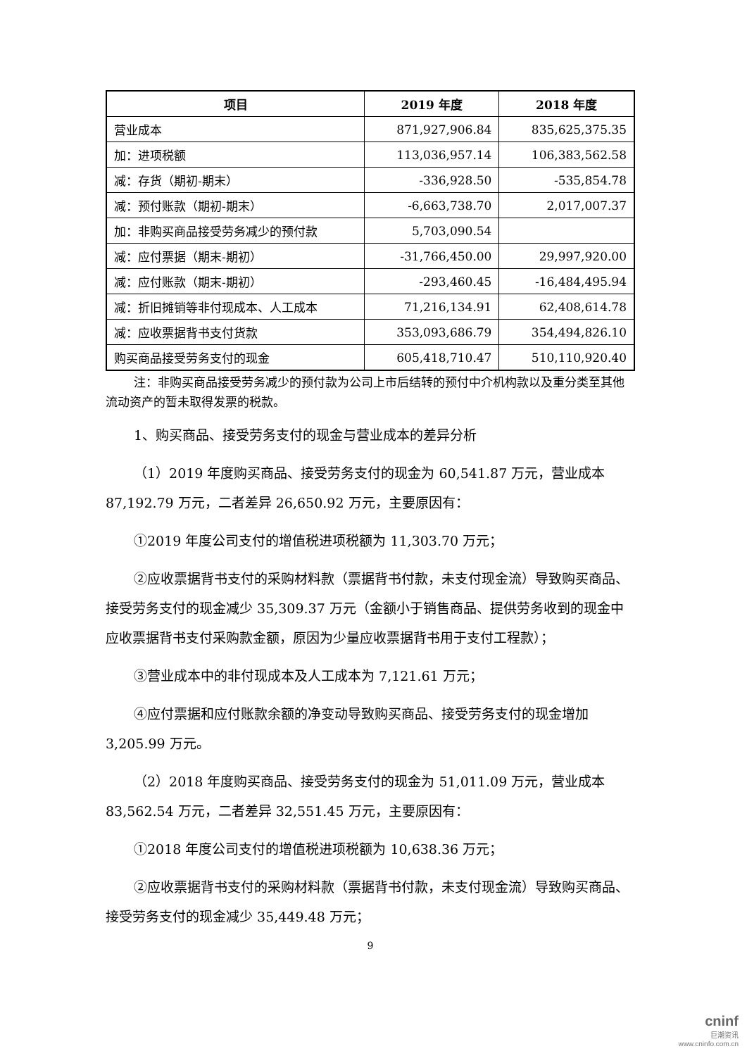| 项目 | 2019 年度 | 2018 年度 |
| --- | --- | --- |
| 营业成本 | 871,927,906.84 | 835,625,375.35 |
| 加：进项税额 | 113,036,957.14 | 106,383,562.58 |
| 减：存货（期初-期末） | -336,928.50 | -535,854.78 |
| 减：预付账款（期初-期末） | -6,663,738.70 | 2,017,007.37 |
| 加：非购买商品接受劳务减少的预付款 | 5,703,090.54 | |
| 减：应付票据（期末-期初） | -31,766,450.00 | 29,997,920.00 |
| 减：应付账款（期末-期初） | -293,460.45 | -16,484,495.94 |
| 减：折旧摊销等非付现成本、人工成本 | 71,216,134.91 | 62,408,614.78 |
| 减：应收票据背书支付货款 | 353,093,686.79 | 354,494,826.10 |
| 购买商品接受劳务支付的现金 | 605,418,710.47 | 510,110,920.40 |
注：非购买商品接受劳务减少的预付款为公司上市后结转的预付中介机构款以及重分类至其他流动资产的暂未取得发票的税款。
1、购买商品、接受劳务支付的现金与营业成本的差异分析
（1）2019 年度购买商品、接受劳务支付的现金为 60,541.87 万元，营业成本 87,192.79 万元，二者差异 26,650.92 万元，主要原因有：
①2019 年度公司支付的增值税进项税额为 11,303.70 万元；
②应收票据背书支付的采购材料款（票据背书付款，未支付现金流）导致购买商品、接受劳务支付的现金减少 35,309.37 万元（金额小于销售商品、提供劳务收到的现金中应收票据背书支付采购款金额，原因为少量应收票据背书用于支付工程款）；
③营业成本中的非付现成本及人工成本为 7,121.61 万元；
④应付票据和应付账款余额的净变动导致购买商品、接受劳务支付的现金增加 3,205.99 万元。
（2）2018 年度购买商品、接受劳务支付的现金为 51,011.09 万元，营业成本 83,562.54 万元，二者差异 32,551.45 万元，主要原因有：
①2018 年度公司支付的增值税进项税额为 10,638.36 万元；
②应收票据背书支付的采购材料款（票据背书付款，未支付现金流）导致购买商品、接受劳务支付的现金减少 35,449.48 万元；
9
cninf
巨潮资讯
www.cninfo.com.cn